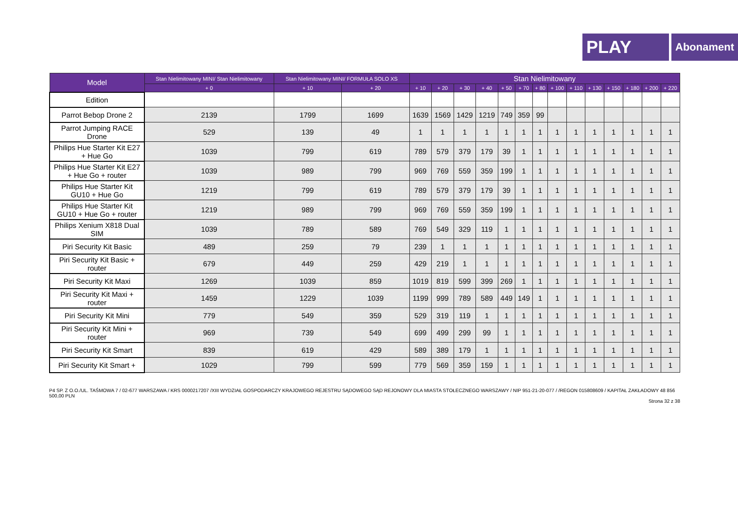PLAY
Abonament
| Model | Stan Nielimitowany MINI/ Stan Nielimitowany | Stan Nielimitowany MINI/ FORMUŁA SOLO XS | | Stan Nielimitowany | | | | | | | | | | | | | |
| --- | --- | --- | --- | --- | --- | --- | --- | --- | --- | --- | --- | --- | --- | --- | --- | --- | --- |
| | + 0 | + 10 | + 20 | + 10 | + 20 | + 30 | + 40 | + 50 | + 70 | + 80 | + 100 | + 110 | + 130 | + 150 | + 180 | + 200 | + 220 |
| Edition | | | | | | | | | | | | | | | | | |
| Parrot Bebop Drone 2 | 2139 | 1799 | 1699 | 1639 | 1569 | 1429 | 1219 | 749 | 359 | 99 | | | | | | | |
| Parrot Jumping RACE Drone | 529 | 139 | 49 | 1 | 1 | 1 | 1 | 1 | 1 | 1 | 1 | 1 | 1 | 1 | 1 | 1 | 1 |
| Philips Hue Starter Kit E27 + Hue Go | 1039 | 799 | 619 | 789 | 579 | 379 | 179 | 39 | 1 | 1 | 1 | 1 | 1 | 1 | 1 | 1 | 1 |
| Philips Hue Starter Kit E27 + Hue Go + router | 1039 | 989 | 799 | 969 | 769 | 559 | 359 | 199 | 1 | 1 | 1 | 1 | 1 | 1 | 1 | 1 | 1 |
| Philips Hue Starter Kit GU10 + Hue Go | 1219 | 799 | 619 | 789 | 579 | 379 | 179 | 39 | 1 | 1 | 1 | 1 | 1 | 1 | 1 | 1 | 1 |
| Philips Hue Starter Kit GU10 + Hue Go + router | 1219 | 989 | 799 | 969 | 769 | 559 | 359 | 199 | 1 | 1 | 1 | 1 | 1 | 1 | 1 | 1 | 1 |
| Philips Xenium X818 Dual SIM | 1039 | 789 | 589 | 769 | 549 | 329 | 119 | 1 | 1 | 1 | 1 | 1 | 1 | 1 | 1 | 1 | 1 |
| Piri Security Kit Basic | 489 | 259 | 79 | 239 | 1 | 1 | 1 | 1 | 1 | 1 | 1 | 1 | 1 | 1 | 1 | 1 | 1 |
| Piri Security Kit Basic + router | 679 | 449 | 259 | 429 | 219 | 1 | 1 | 1 | 1 | 1 | 1 | 1 | 1 | 1 | 1 | 1 | 1 |
| Piri Security Kit Maxi | 1269 | 1039 | 859 | 1019 | 819 | 599 | 399 | 269 | 1 | 1 | 1 | 1 | 1 | 1 | 1 | 1 | 1 |
| Piri Security Kit Maxi + router | 1459 | 1229 | 1039 | 1199 | 999 | 789 | 589 | 449 | 149 | 1 | 1 | 1 | 1 | 1 | 1 | 1 | 1 |
| Piri Security Kit Mini | 779 | 549 | 359 | 529 | 319 | 119 | 1 | 1 | 1 | 1 | 1 | 1 | 1 | 1 | 1 | 1 | 1 |
| Piri Security Kit Mini + router | 969 | 739 | 549 | 699 | 499 | 299 | 99 | 1 | 1 | 1 | 1 | 1 | 1 | 1 | 1 | 1 | 1 |
| Piri Security Kit Smart | 839 | 619 | 429 | 589 | 389 | 179 | 1 | 1 | 1 | 1 | 1 | 1 | 1 | 1 | 1 | 1 | 1 |
| Piri Security Kit Smart + | 1029 | 799 | 599 | 779 | 569 | 359 | 159 | 1 | 1 | 1 | 1 | 1 | 1 | 1 | 1 | 1 | 1 |
P4 SP. Z O.O./UL. TAŚMOWA 7 / 02-677 WARSZAWA / KRS 0000217207 /XIII WYDZIAŁ GOSPODARCZY KRAJOWEGO REJESTRU SĄDOWEGO SĄD REJONOWY DLA MIASTA STOŁECZNEGO WARSZAWY / NIP 951-21-20-077 / /REGON 015808609 / KAPITAŁ ZAKŁADOWY 48 856 500,00 PLN
Strona 32 z 38